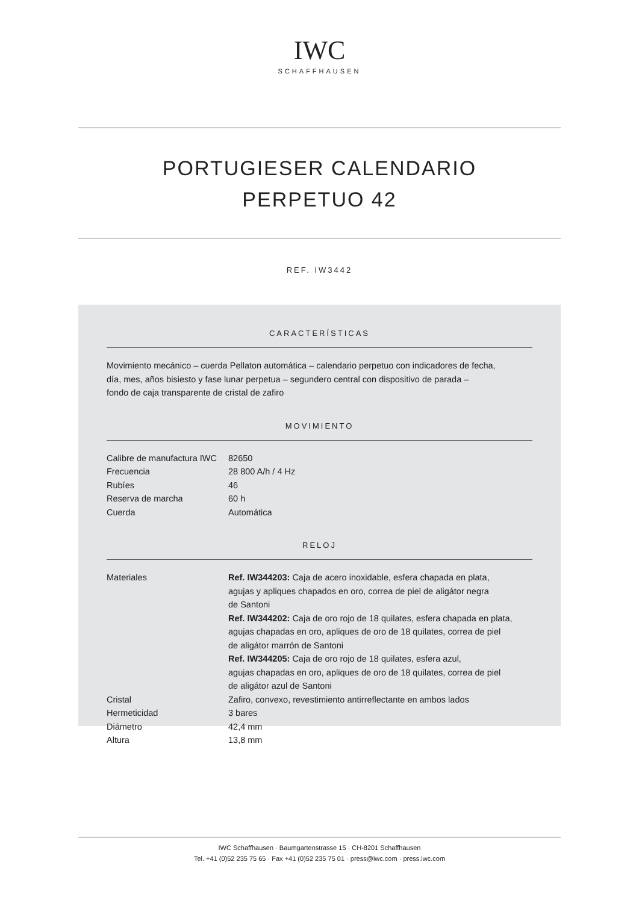IWC
SCHAFFHAUSEN
PORTUGIESER CALENDARIO
PERPETUO 42
REF. IW3442
CARACTERÍSTICAS
Movimiento mecánico – cuerda Pellaton automática – calendario perpetuo con indicadores de fecha,
día, mes, años bisiesto y fase lunar perpetua – segundero central con dispositivo de parada –
fondo de caja transparente de cristal de zafiro
MOVIMIENTO
| Calibre de manufactura IWC | 82650 |
| Frecuencia | 28 800 A/h / 4 Hz |
| Rubíes | 46 |
| Reserva de marcha | 60 h |
| Cuerda | Automática |
RELOJ
| Materiales | Ref. IW344203: Caja de acero inoxidable, esfera chapada en plata, agujas y apliques chapados en oro, correa de piel de aligátor negra de Santoni Ref. IW344202: Caja de oro rojo de 18 quilates, esfera chapada en plata, agujas chapadas en oro, apliques de oro de 18 quilates, correa de piel de aligátor marrón de Santoni Ref. IW344205: Caja de oro rojo de 18 quilates, esfera azul, agujas chapadas en oro, apliques de oro de 18 quilates, correa de piel de aligátor azul de Santoni |
| Cristal | Zafiro, convexo, revestimiento antirreflectante en ambos lados |
| Hermeticidad | 3 bares |
| Diámetro | 42,4 mm |
| Altura | 13,8 mm |
IWC Schaffhausen · Baumgartenstrasse 15 · CH-8201 Schaffhausen
Tel. +41 (0)52 235 75 65 · Fax +41 (0)52 235 75 01 · press@iwc.com · press.iwc.com